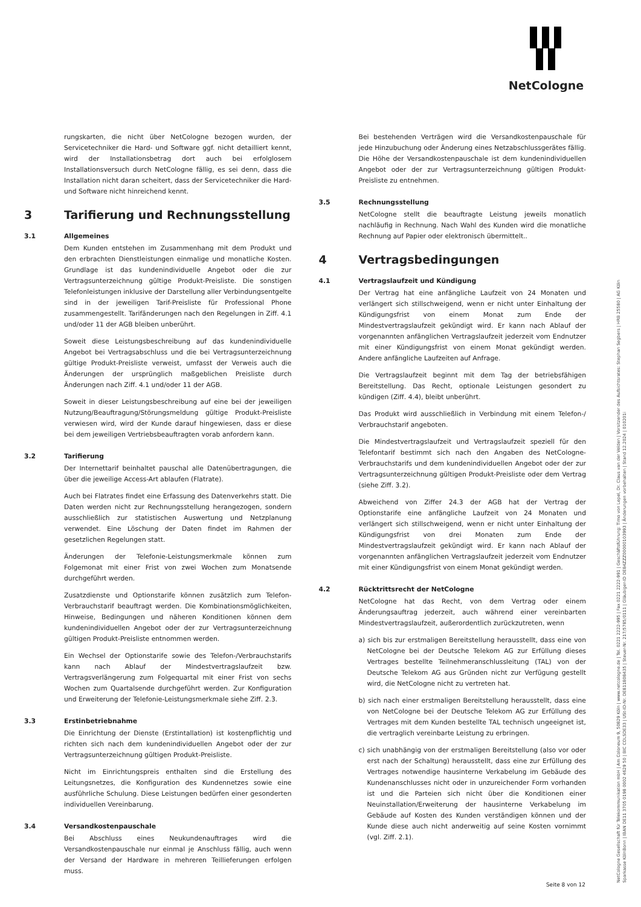NetCologne
rungskarten, die nicht über NetCologne bezogen wurden, der Servicetechniker die Hard- und Software ggf. nicht detailliert kennt, wird der Installationsbetrag dort auch bei erfolglosem Installationsversuch durch NetCologne fällig, es sei denn, dass die Installation nicht daran scheitert, dass der Servicetechniker die Hard- und Software nicht hinreichend kennt.
3 Tarifierung und Rechnungsstellung
3.1 Allgemeines
Dem Kunden entstehen im Zusammenhang mit dem Produkt und den erbrachten Dienstleistungen einmalige und monatliche Kosten. Grundlage ist das kundenindividuelle Angebot oder die zur Vertragsunterzeichnung gültige Produkt-Preisliste. Die sonstigen Telefonleistungen inklusive der Darstellung aller Verbindungsentgelte sind in der jeweiligen Tarif-Preisliste für Professional Phone zusammengestellt. Tarifänderungen nach den Regelungen in Ziff. 4.1 und/oder 11 der AGB bleiben unberührt.
Soweit diese Leistungsbeschreibung auf das kundenindividuelle Angebot bei Vertragsabschluss und die bei Vertragsunterzeichnung gültige Produkt-Preisliste verweist, umfasst der Verweis auch die Änderungen der ursprünglich maßgeblichen Preisliste durch Änderungen nach Ziff. 4.1 und/oder 11 der AGB.
Soweit in dieser Leistungsbeschreibung auf eine bei der jeweiligen Nutzung/Beauftragung/Störungsmeldung gültige Produkt-Preisliste verwiesen wird, wird der Kunde darauf hingewiesen, dass er diese bei dem jeweiligen Vertriebsbeauftragten vorab anfordern kann.
3.2 Tarifierung
Der Internettarif beinhaltet pauschal alle Datenübertragungen, die über die jeweilige Access-Art ablaufen (Flatrate).
Auch bei Flatrates findet eine Erfassung des Datenverkehrs statt. Die Daten werden nicht zur Rechnungsstellung herangezogen, sondern ausschließlich zur statistischen Auswertung und Netzplanung verwendet. Eine Löschung der Daten findet im Rahmen der gesetzlichen Regelungen statt.
Änderungen der Telefonie-Leistungsmerkmale können zum Folgemonat mit einer Frist von zwei Wochen zum Monatsende durchgeführt werden.
Zusatzdienste und Optionstarife können zusätzlich zum Telefon-Verbrauchstarif beauftragt werden. Die Kombinationsmöglichkeiten, Hinweise, Bedingungen und näheren Konditionen können dem kundenindividuellen Angebot oder der zur Vertragsunterzeichnung gültigen Produkt-Preisliste entnommen werden.
Ein Wechsel der Optionstarife sowie des Telefon-/Verbrauchstarifs kann nach Ablauf der Mindestvertragslaufzeit bzw. Vertragsverlängerung zum Folgequartal mit einer Frist von sechs Wochen zum Quartalsende durchgeführt werden. Zur Konfiguration und Erweiterung der Telefonie-Leistungsmerkmale siehe Ziff. 2.3.
3.3 Erstinbetriebnahme
Die Einrichtung der Dienste (Erstintallation) ist kostenpflichtig und richten sich nach dem kundenindividuellen Angebot oder der zur Vertragsunterzeichnung gültigen Produkt-Preisliste.
Nicht im Einrichtungspreis enthalten sind die Erstellung des Leitungsnetzes, die Konfiguration des Kundennetzes sowie eine ausführliche Schulung. Diese Leistungen bedürfen einer gesonderten individuellen Vereinbarung.
3.4 Versandkostenpauschale
Bei Abschluss eines Neukundenauftrages wird die Versandkostenpauschale nur einmal je Anschluss fällig, auch wenn der Versand der Hardware in mehreren Teillieferungen erfolgen muss.
Bei bestehenden Verträgen wird die Versandkostenpauschale für jede Hinzubuchung oder Änderung eines Netzabschlussgerätes fällig. Die Höhe der Versandkostenpauschale ist dem kundenindividuellen Angebot oder der zur Vertragsunterzeichnung gültigen Produkt-Preisliste zu entnehmen.
3.5 Rechnungsstellung
NetCologne stellt die beauftragte Leistung jeweils monatlich nachläufig in Rechnung. Nach Wahl des Kunden wird die monatliche Rechnung auf Papier oder elektronisch übermittelt..
4 Vertragsbedingungen
4.1 Vertragslaufzeit und Kündigung
Der Vertrag hat eine anfängliche Laufzeit von 24 Monaten und verlängert sich stillschweigend, wenn er nicht unter Einhaltung der Kündigungsfrist von einem Monat zum Ende der Mindestvertragslaufzeit gekündigt wird. Er kann nach Ablauf der vorgenannten anfänglichen Vertragslaufzeit jederzeit vom Endnutzer mit einer Kündigungsfrist von einem Monat gekündigt werden. Andere anfängliche Laufzeiten auf Anfrage.
Die Vertragslaufzeit beginnt mit dem Tag der betriebsfähigen Bereitstellung. Das Recht, optionale Leistungen gesondert zu kündigen (Ziff. 4.4), bleibt unberührt.
Das Produkt wird ausschließlich in Verbindung mit einem Telefon-/ Verbrauchstarif angeboten.
Die Mindestvertragslaufzeit und Vertragslaufzeit speziell für den Telefontarif bestimmt sich nach den Angaben des NetCologne-Verbrauchstarifs und dem kundenindividuellen Angebot oder der zur Vertragsunterzeichnung gültigen Produkt-Preisliste oder dem Vertrag (siehe Ziff. 3.2).
Abweichend von Ziffer 24.3 der AGB hat der Vertrag der Optionstarife eine anfängliche Laufzeit von 24 Monaten und verlängert sich stillschweigend, wenn er nicht unter Einhaltung der Kündigungsfrist von drei Monaten zum Ende der Mindestvertragslaufzeit gekündigt wird. Er kann nach Ablauf der vorgenannten anfänglichen Vertragslaufzeit jederzeit vom Endnutzer mit einer Kündigungsfrist von einem Monat gekündigt werden.
4.2 Rücktrittsrecht der NetCologne
NetCologne hat das Recht, von dem Vertrag oder einem Änderungsauftrag jederzeit, auch während einer vereinbarten Mindestvertragslaufzeit, außerordentlich zurückzutreten, wenn
a) sich bis zur erstmaligen Bereitstellung herausstellt, dass eine von NetCologne bei der Deutsche Telekom AG zur Erfüllung dieses Vertrages bestellte Teilnehmeranschlussleitung (TAL) von der Deutsche Telekom AG aus Gründen nicht zur Verfügung gestellt wird, die NetCologne nicht zu vertreten hat.
b) sich nach einer erstmaligen Bereitstellung herausstellt, dass eine von NetCologne bei der Deutsche Telekom AG zur Erfüllung des Vertrages mit dem Kunden bestellte TAL technisch ungeeignet ist, die vertraglich vereinbarte Leistung zu erbringen.
c) sich unabhängig von der erstmaligen Bereitstellung (also vor oder erst nach der Schaltung) herausstellt, dass eine zur Erfüllung des Vertrages notwendige hausinterne Verkabelung im Gebäude des Kundenanschlusses nicht oder in unzureichender Form vorhanden ist und die Parteien sich nicht über die Konditionen einer Neuinstallation/Erweiterung der hausinterne Verkabelung im Gebäude auf Kosten des Kunden verständigen können und der Kunde diese auch nicht anderweitig auf seine Kosten vornimmt (vgl. Ziff. 2.1).
NetCologne Gesellschaft für Telekommunikation mbH | Am Coloneum 9, 50829 Köln | www.netcologne.de | Tel. 0221 2222-995 | Fax 0221 2222-991 | Geschäftsführung: Timo von Lepel, Dr. Claus van der Velden | Vorsitzender des Aufsichtsrates: Stephan Segbers | HRB 25580 | AG Köln
Sparkasse KölnBonn | IBAN DE11 3705 0198 0002 4629 50 | BIC COLSDE33 | USt-ID-Nr. DE811808435 | Steuer-Nr. 217/5785/0111 | Gläubiger-ID DE84ZZZ00000103993 | Änderungen vorbehalten | Stand 12.2024 | 010201i
Seite 8 von 12